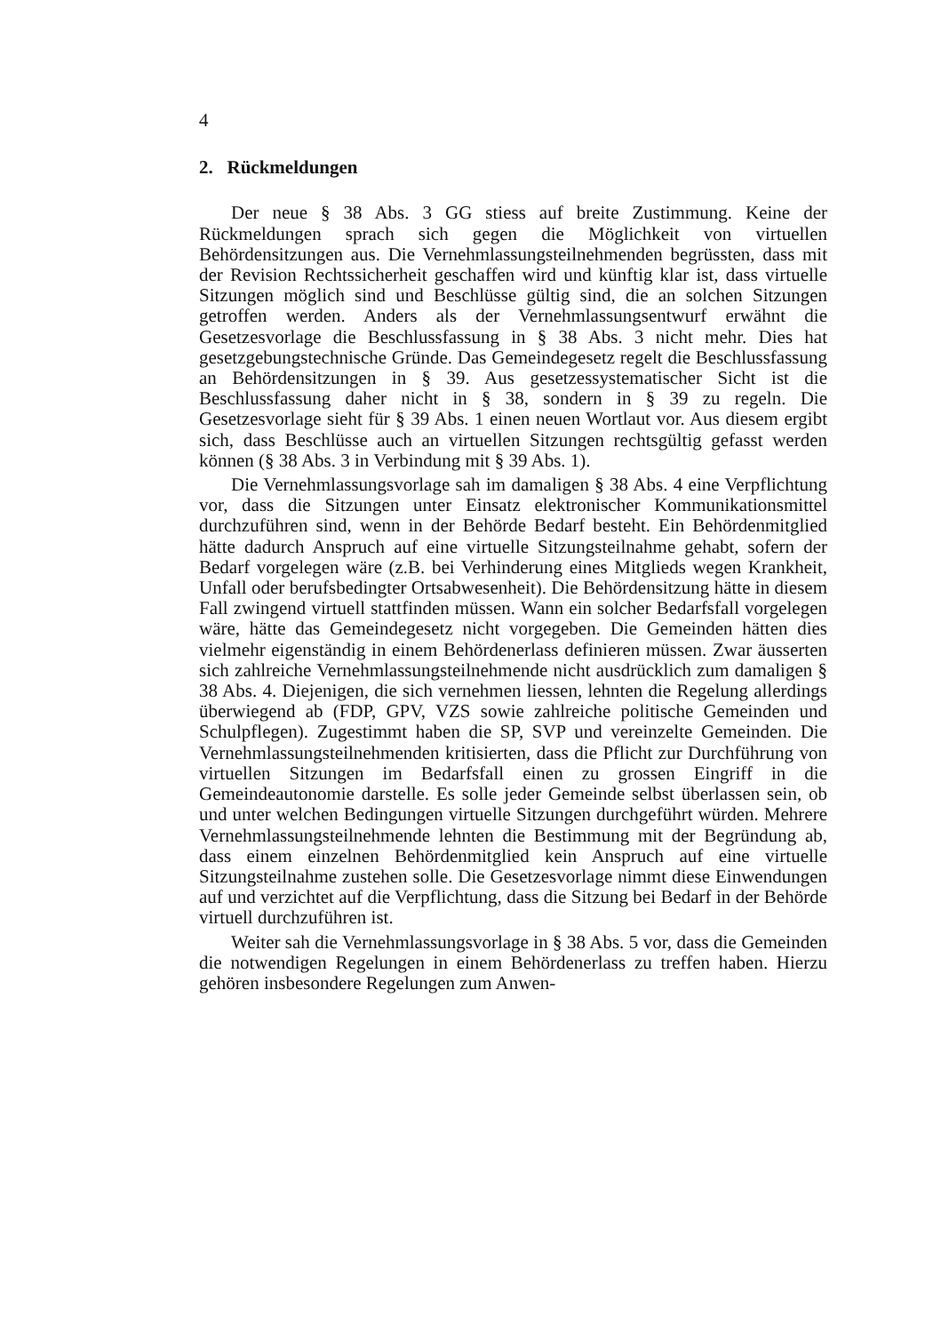4
2. Rückmeldungen
Der neue § 38 Abs. 3 GG stiess auf breite Zustimmung. Keine der Rückmeldungen sprach sich gegen die Möglichkeit von virtuellen Behördensitzungen aus. Die Vernehmlassungsteilnehmenden begrüssten, dass mit der Revision Rechtssicherheit geschaffen wird und künftig klar ist, dass virtuelle Sitzungen möglich sind und Beschlüsse gültig sind, die an solchen Sitzungen getroffen werden. Anders als der Vernehmlassungsentwurf erwähnt die Gesetzesvorlage die Beschlussfassung in § 38 Abs. 3 nicht mehr. Dies hat gesetzgebungstechnische Gründe. Das Gemeindegesetz regelt die Beschlussfassung an Behördensitzungen in § 39. Aus gesetzessystematischer Sicht ist die Beschlussfassung daher nicht in § 38, sondern in § 39 zu regeln. Die Gesetzesvorlage sieht für § 39 Abs. 1 einen neuen Wortlaut vor. Aus diesem ergibt sich, dass Beschlüsse auch an virtuellen Sitzungen rechtsgültig gefasst werden können (§ 38 Abs. 3 in Verbindung mit § 39 Abs. 1).
Die Vernehmlassungsvorlage sah im damaligen § 38 Abs. 4 eine Verpflichtung vor, dass die Sitzungen unter Einsatz elektronischer Kommunikationsmittel durchzuführen sind, wenn in der Behörde Bedarf besteht. Ein Behördenmitglied hätte dadurch Anspruch auf eine virtuelle Sitzungsteilnahme gehabt, sofern der Bedarf vorgelegen wäre (z.B. bei Verhinderung eines Mitglieds wegen Krankheit, Unfall oder berufsbedingter Ortsabwesenheit). Die Behördensitzung hätte in diesem Fall zwingend virtuell stattfinden müssen. Wann ein solcher Bedarfsfall vorgelegen wäre, hätte das Gemeindegesetz nicht vorgegeben. Die Gemeinden hätten dies vielmehr eigenständig in einem Behördenerlass definieren müssen. Zwar äusserten sich zahlreiche Vernehmlassungsteilnehmende nicht ausdrücklich zum damaligen § 38 Abs. 4. Diejenigen, die sich vernehmen liessen, lehnten die Regelung allerdings überwiegend ab (FDP, GPV, VZS sowie zahlreiche politische Gemeinden und Schulpflegen). Zugestimmt haben die SP, SVP und vereinzelte Gemeinden. Die Vernehmlassungsteilnehmenden kritisierten, dass die Pflicht zur Durchführung von virtuellen Sitzungen im Bedarfsfall einen zu grossen Eingriff in die Gemeindeautonomie darstelle. Es solle jeder Gemeinde selbst überlassen sein, ob und unter welchen Bedingungen virtuelle Sitzungen durchgeführt würden. Mehrere Vernehmlassungsteilnehmende lehnten die Bestimmung mit der Begründung ab, dass einem einzelnen Behördenmitglied kein Anspruch auf eine virtuelle Sitzungsteilnahme zustehen solle. Die Gesetzesvorlage nimmt diese Einwendungen auf und verzichtet auf die Verpflichtung, dass die Sitzung bei Bedarf in der Behörde virtuell durchzuführen ist.
Weiter sah die Vernehmlassungsvorlage in § 38 Abs. 5 vor, dass die Gemeinden die notwendigen Regelungen in einem Behördenerlass zu treffen haben. Hierzu gehören insbesondere Regelungen zum Anwen-